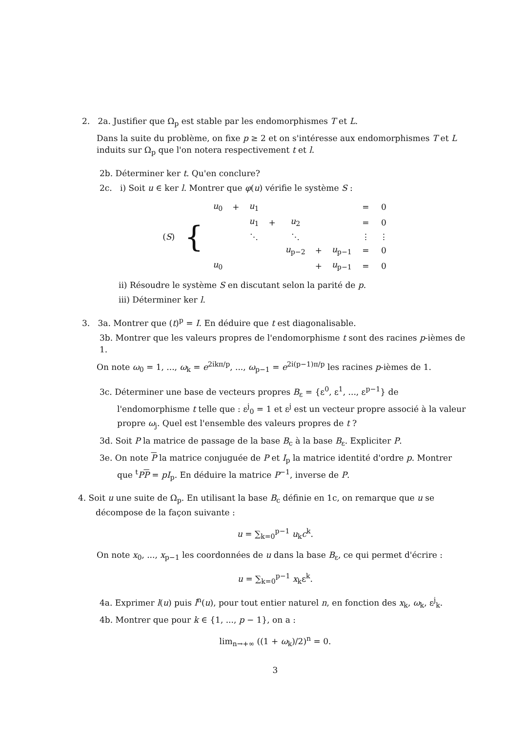2. 2a. Justifier que Ω<sub>p</sub> est stable par les endomorphismes T et L.
Dans la suite du problème, on fixe p ≥ 2 et on s'intéresse aux endomorphismes T et L induits sur Ω<sub>p</sub> que l'on notera respectivement t et l.
2b. Déterminer ker t. Qu'en conclure?
2c. i) Soit u ∈ ker l. Montrer que φ(u) vérifie le système S :
| ( S ) | { | u<sub>0</sub> | + | u<sub>1</sub> | | | | | = | 0 |
| | | | | u<sub>1</sub> | + | u<sub>2</sub> | | | = | 0 |
| | | | | ⋱ | | ⋱ | | | ⋮ | ⋮ |
| | | | | | | u<sub>p−2</sub> | + | u<sub>p−1</sub> | = | 0 |
| | | u<sub>0</sub> | | | | | + | u<sub>p−1</sub> | = | 0 |
ii) Résoudre le système S en discutant selon la parité de p.
iii) Déterminer ker l.
3. 3a. Montrer que (t)<sup>p</sup> = I. En déduire que t est diagonalisable.
3b. Montrer que les valeurs propres de l'endomorphisme t sont des racines p-ièmes de 1.
On note ω<sub>0</sub> = 1, ..., ω<sub>k</sub> = e<sup>2ikπ/p</sup>, ..., ω<sub>p−1</sub> = e<sup>2i(p−1)π/p</sup> les racines p-ièmes de 1.
3c. Déterminer une base de vecteurs propres B<sub>ε</sub> = {ε<sup>0</sup>, ε<sup>1</sup>, ..., ε<sup>p−1</sup>} de l'endomorphisme t telle que : ε<sup>j</sup><sub>0</sub> = 1 et ε<sup>j</sup> est un vecteur propre associé à la valeur propre ω<sub>j</sub>. Quel est l'ensemble des valeurs propres de t ?
3d. Soit P la matrice de passage de la base B<sub>c</sub> à la base B<sub>ε</sub>. Expliciter P.
3e. On note P la matrice conjuguée de P et I<sub>p</sub> la matrice identité d'ordre p. Montrer que <sup>t</sup>PP = pI<sub>p</sub>. En déduire la matrice P<sup>−1</sup>, inverse de P.
4. Soit u une suite de Ω<sub>p</sub>. En utilisant la base B<sub>c</sub> définie en 1c, on remarque que u se décompose de la façon suivante :
u = ∑<sub>k=0</sub><sup>p−1</sup> u<sub>k</sub>c<sup>k</sup>.
On note x<sub>0</sub>, ..., x<sub>p−1</sub> les coordonnées de u dans la base B<sub>ε</sub>, ce qui permet d'écrire :
u = ∑<sub>k=0</sub><sup>p−1</sup> x<sub>k</sub>ε<sup>k</sup>.
4a. Exprimer l(u) puis l<sup>n</sup>(u), pour tout entier naturel n, en fonction des x<sub>k</sub>, ω<sub>k</sub>, ε<sup>j</sup><sub>k</sub>.
4b. Montrer que pour k ∈ {1, ..., p − 1}, on a :
lim<sub>n→+∞</sub> ((1 + ω<sub>k</sub>)/2)<sup>n</sup> = 0.
3